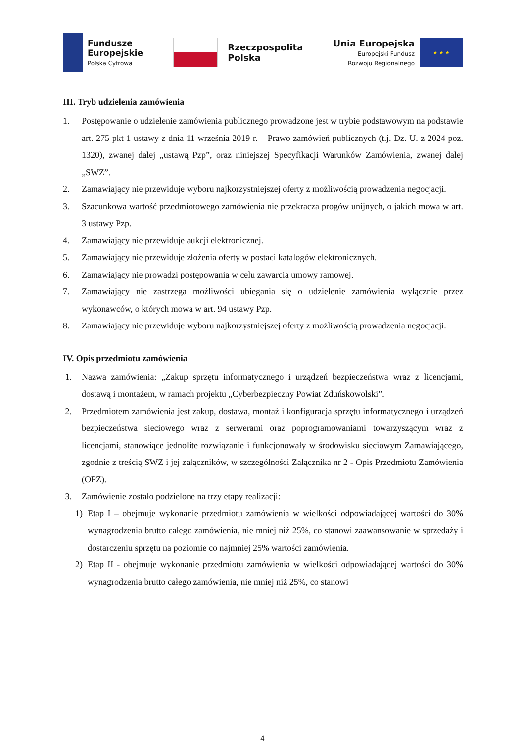Fundusze
Europejskie
Polska Cyfrowa
Rzeczpospolita
Polska
Unia Europejska
Europejski Fundusz
Rozwoju Regionalnego
★ ★ ★
III. Tryb udzielenia zamówienia
1. Postępowanie o udzielenie zamówienia publicznego prowadzone jest w trybie podstawowym na podstawie art. 275 pkt 1 ustawy z dnia 11 września 2019 r. – Prawo zamówień publicznych (t.j. Dz. U. z 2024 poz. 1320), zwanej dalej „ustawą Pzp”, oraz niniejszej Specyfikacji Warunków Zamówienia, zwanej dalej „SWZ”.
2. Zamawiający nie przewiduje wyboru najkorzystniejszej oferty z możliwością prowadzenia negocjacji.
3. Szacunkowa wartość przedmiotowego zamówienia nie przekracza progów unijnych, o jakich mowa w art. 3 ustawy Pzp.
4. Zamawiający nie przewiduje aukcji elektronicznej.
5. Zamawiający nie przewiduje złożenia oferty w postaci katalogów elektronicznych.
6. Zamawiający nie prowadzi postępowania w celu zawarcia umowy ramowej.
7. Zamawiający nie zastrzega możliwości ubiegania się o udzielenie zamówienia wyłącznie przez wykonawców, o których mowa w art. 94 ustawy Pzp.
8. Zamawiający nie przewiduje wyboru najkorzystniejszej oferty z możliwością prowadzenia negocjacji.
IV. Opis przedmiotu zamówienia
1. Nazwa zamówienia: „Zakup sprzętu informatycznego i urządzeń bezpieczeństwa wraz z licencjami, dostawą i montażem, w ramach projektu „Cyberbezpieczny Powiat Zduńskowolski”.
2. Przedmiotem zamówienia jest zakup, dostawa, montaż i konfiguracja sprzętu informatycznego i urządzeń bezpieczeństwa sieciowego wraz z serwerami oraz poprogramowaniami towarzyszącym wraz z licencjami, stanowiące jednolite rozwiązanie i funkcjonowały w środowisku sieciowym Zamawiającego, zgodnie z treścią SWZ i jej załączników, w szczególności Załącznika nr 2 - Opis Przedmiotu Zamówienia (OPZ).
3. Zamówienie zostało podzielone na trzy etapy realizacji:
1) Etap I – obejmuje wykonanie przedmiotu zamówienia w wielkości odpowiadającej wartości do 30% wynagrodzenia brutto całego zamówienia, nie mniej niż 25%, co stanowi zaawansowanie w sprzedaży i dostarczeniu sprzętu na poziomie co najmniej 25% wartości zamówienia.
2) Etap II - obejmuje wykonanie przedmiotu zamówienia w wielkości odpowiadającej wartości do 30% wynagrodzenia brutto całego zamówienia, nie mniej niż 25%, co stanowi
4